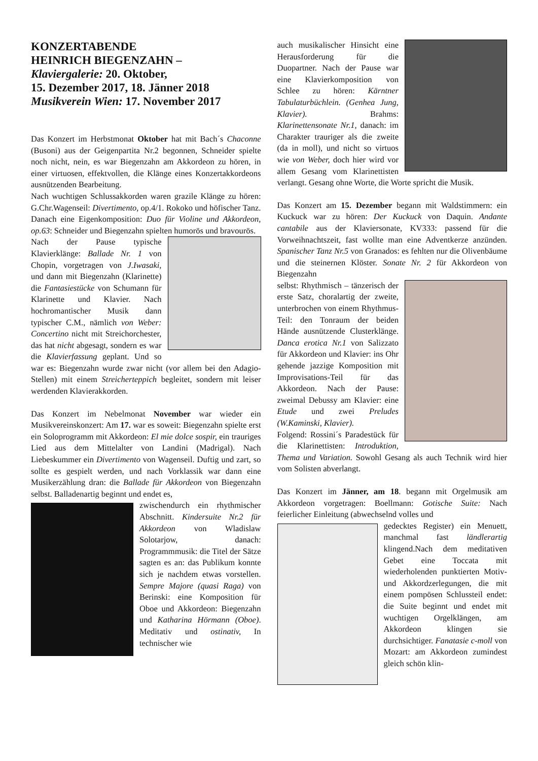KONZERTABENDE
HEINRICH BIEGENZAHN –
Klaviergalerie: 20. Oktober,
15. Dezember 2017, 18. Jänner 2018
Musikverein Wien: 17. November 2017
Das Konzert im Herbstmonat Oktober hat mit Bach´s Chaconne (Busoni) aus der Geigenpartita Nr.2 begonnen, Schneider spielte noch nicht, nein, es war Biegenzahn am Akkordeon zu hören, in einer virtuosen, effektvollen, die Klänge eines Konzertakkordeons ausnützenden Bearbeitung.
Nach wuchtigen Schlussakkorden waren grazile Klänge zu hören: G.Chr.Wagenseil: Divertimento, op.4/1. Rokoko und höfischer Tanz. Danach eine Eigenkomposition: Duo für Violine und Akkordeon, op.63: Schneider und Biegenzahn spielten humorös und bravourös.
Nach der Pause typische Klavierklänge: Ballade Nr. 1 von Chopin, vorgetragen von J.Iwasaki, und dann mit Biegenzahn (Klarinette) die Fantasiestücke von Schumann für Klarinette und Klavier. Nach hochromantischer Musik dann typischer C.M., nämlich von Weber: Concertino nicht mit Streichorchester, das hat nicht abgesagt, sondern es war die Klavierfassung geplant. Und so war es: Biegenzahn wurde zwar nicht (vor allem bei den Adagio-Stellen) mit einem Streicherteppich begleitet, sondern mit leiser werdenden Klavierakkorden.
Das Konzert im Nebelmonat November war wieder ein Musikvereinskonzert: Am 17. war es soweit: Biegenzahn spielte erst ein Soloprogramm mit Akkordeon: El mie dolce sospir, ein trauriges Lied aus dem Mittelalter von Landini (Madrigal). Nach Liebeskummer ein Divertimento von Wagenseil. Duftig und zart, so sollte es gespielt werden, und nach Vorklassik war dann eine Musikerzählung dran: die Ballade für Akkordeon von Biegenzahn selbst. Balladenartig beginnt und endet es,
zwischendurch ein rhythmischer Abschnitt. Kindersuite Nr.2 für Akkordeon von Wladislaw Solotarjow, danach: Programmmusik: die Titel der Sätze sagten es an: das Publikum konnte sich je nachdem etwas vorstellen. Sempre Majore (quasi Raga) von Berinski: eine Komposition für Oboe und Akkordeon: Biegenzahn und Katharina Hörmann (Oboe). Meditativ und ostinativ, In technischer wie
auch musikalischer Hinsicht eine Herausforderung für die Duopartner. Nach der Pause war eine Klavierkomposition von Schlee zu hören: Kärntner Tabulaturbüchlein. (Genhea Jung, Klavier). Brahms: Klarinettensonate Nr.1, danach: im Charakter trauriger als die zweite (da in moll), und nicht so virtuos wie von Weber, doch hier wird vor allem Gesang vom Klarinettisten verlangt. Gesang ohne Worte, die Worte spricht die Musik.
Das Konzert am 15. Dezember begann mit Waldstimmern: ein Kuckuck war zu hören: Der Kuckuck von Daquin. Andante cantabile aus der Klaviersonate, KV333: passend für die Vorweihnachtszeit, fast wollte man eine Adventkerze anzünden. Spanischer Tanz Nr.5 von Granados: es fehlten nur die Olivenbäume und die steinernen Klöster. Sonate Nr. 2 für Akkordeon von Biegenzahn
selbst: Rhythmisch – tänzerisch der erste Satz, choralartig der zweite, unterbrochen von einem Rhythmus-Teil: den Tonraum der beiden Hände ausnützende Clusterklänge. Danca erotica Nr.1 von Salizzato für Akkordeon und Klavier: ins Ohr gehende jazzige Komposition mit Improvisations-Teil für das Akkordeon. Nach der Pause: zweimal Debussy am Klavier: eine Etude und zwei Preludes (W.Kaminski, Klavier).
Folgend: Rossini´s Paradestück für die Klarinettisten: Introduktion, Thema und Variation. Sowohl Gesang als auch Technik wird hier vom Solisten abverlangt.
Das Konzert im Jänner, am 18. begann mit Orgelmusik am Akkordeon vorgetragen: Boellmann: Gotische Suite: Nach feierlicher Einleitung (abwechselnd volles und
gedecktes Register) ein Menuett, manchmal fast ländlerartig klingend.Nach dem meditativen Gebet eine Toccata mit wiederholenden punktierten Motiv- und Akkordzerlegungen, die mit einem pompösen Schlussteil endet: die Suite beginnt und endet mit wuchtigen Orgelklängen, am Akkordeon klingen sie durchsichtiger. Fanatasie c-moll von Mozart: am Akkordeon zumindest gleich schön klin-